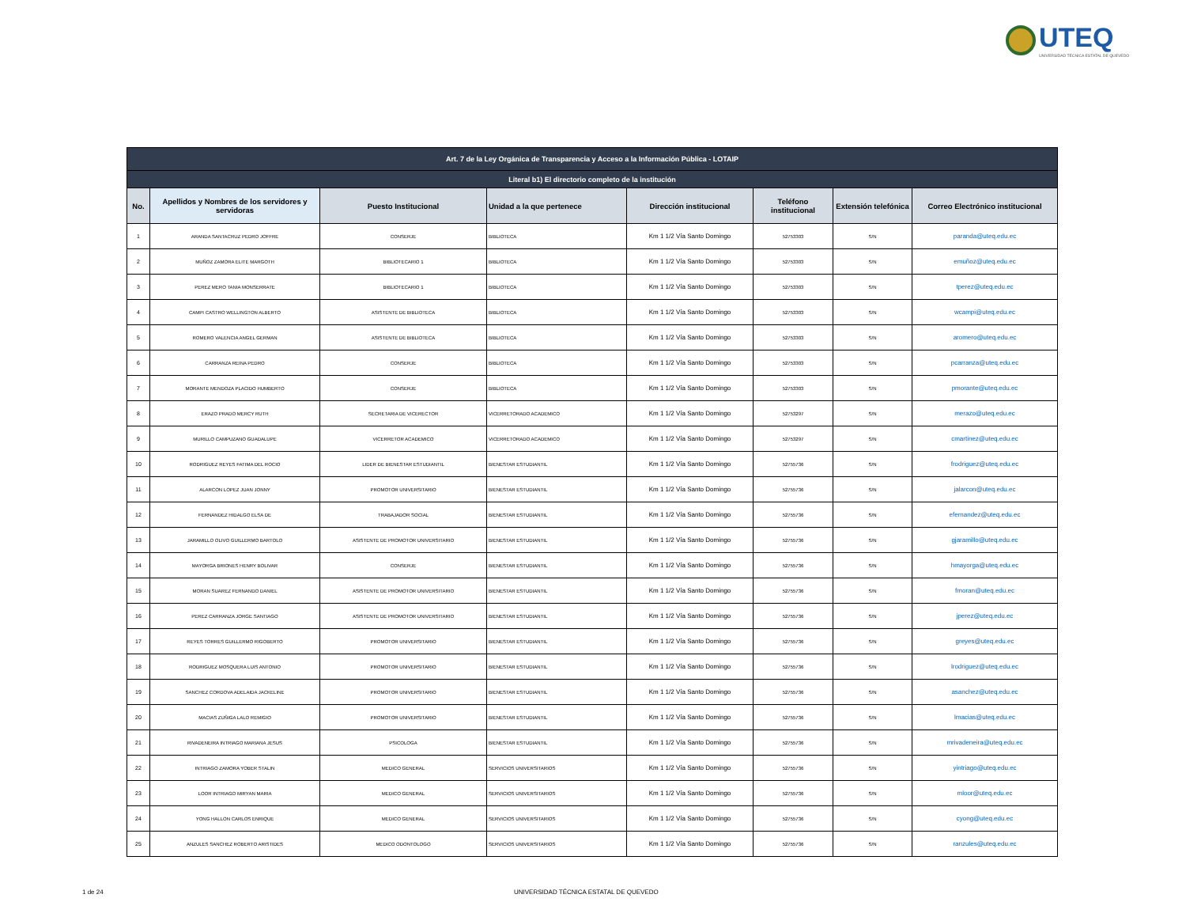UTEQ
UNIVERSIDAD TÉCNICA ESTATAL DE QUEVEDO
| Art. 7 de la Ley Orgánica de Transparencia y Acceso a la Información Pública - LOTAIP | | | | | | | |
| Literal b1) El directorio completo de la institución | | | | | | | |
| No. | Apellidos y Nombres de los servidores y servidoras | Puesto Institucional | Unidad a la que pertenece | Dirección institucional | Teléfono institucional | Extensión telefónica | Correo Electrónico institucional |
| 1 | ARANDA SANTACRUZ PEDRO JOFFRE | CONSERJE | BIBLIOTECA | Km 1 1/2 Vía Santo Domingo | 52753303 | S/N | paranda@uteq.edu.ec |
| 2 | MUÑOZ ZAMORA ELITE MARGOTH | BIBLIOTECARIO 1 | BIBLIOTECA | Km 1 1/2 Vía Santo Domingo | 52753303 | S/N | emuñoz@uteq.edu.ec |
| 3 | PEREZ MERO TANIA MONSERRATE | BIBLIOTECARIO 1 | BIBLIOTECA | Km 1 1/2 Vía Santo Domingo | 52753303 | S/N | tperez@uteq.edu.ec |
| 4 | CAMPI CASTRO WELLINGTON ALBERTO | ASISTENTE DE BIBLIOTECA | BIBLIOTECA | Km 1 1/2 Vía Santo Domingo | 52753303 | S/N | wcampi@uteq.edu.ec |
| 5 | ROMERO VALENCIA ANGEL GERMAN | ASISTENTE DE BIBLIOTECA | BIBLIOTECA | Km 1 1/2 Vía Santo Domingo | 52753303 | S/N | aromero@uteq.edu.ec |
| 6 | CARRANZA REINA PEDRO | CONSERJE | BIBLIOTECA | Km 1 1/2 Vía Santo Domingo | 52753303 | S/N | pcarranza@uteq.edu.ec |
| 7 | MORANTE MENDOZA PLACIDO HUMBERTO | CONSERJE | BIBLIOTECA | Km 1 1/2 Vía Santo Domingo | 52753303 | S/N | pmorante@uteq.edu.ec |
| 8 | ERAZO PRADO MERCY RUTH | SECRETARIA DE VICERECTOR | VICERRETORADO ACADEMICO | Km 1 1/2 Vía Santo Domingo | 52753297 | S/N | merazo@uteq.edu.ec |
| 9 | MURILLO CAMPUZANO GUADALUPE | VICERRETOR ACADEMICO | VICERRETORADO ACADEMICO | Km 1 1/2 Vía Santo Domingo | 52753297 | S/N | cmartinez@uteq.edu.ec |
| 10 | RODRIGUEZ REYES FATIMA DEL ROCIO | LIDER DE BIENESTAR ESTUDIANTIL | BIENESTAR ESTUDIANTIL | Km 1 1/2 Vía Santo Domingo | 52755736 | S/N | frodriguez@uteq.edu.ec |
| 11 | ALARCON LOPEZ JUAN JONNY | PROMOTOR UNIVERSITARIO | BIENESTAR ESTUDIANTIL | Km 1 1/2 Vía Santo Domingo | 52755736 | S/N | jalarcon@uteq.edu.ec |
| 12 | FERNANDEZ HIDALGO ELSA DE | TRABAJADOR SOCIAL | BIENESTAR ESTUDIANTIL | Km 1 1/2 Vía Santo Domingo | 52755736 | S/N | efernandez@uteq.edu.ec |
| 13 | JARAMILLO OLIVO GUILLERMO BARTOLO | ASISTENTE DE PROMOTOR UNIVERSITARIO | BIENESTAR ESTUDIANTIL | Km 1 1/2 Vía Santo Domingo | 52755736 | S/N | gjaramillo@uteq.edu.ec |
| 14 | MAYORGA BRIONES HENRY BOLIVAR | CONSERJE | BIENESTAR ESTUDIANTIL | Km 1 1/2 Vía Santo Domingo | 52755736 | S/N | hmayorga@uteq.edu.ec |
| 15 | MORAN SUAREZ FERNANDO DANIEL | ASISTENTE DE PROMOTOR UNIVERSITARIO | BIENESTAR ESTUDIANTIL | Km 1 1/2 Vía Santo Domingo | 52755736 | S/N | fmoran@uteq.edu.ec |
| 16 | PEREZ CARRANZA JORGE SANTIAGO | ASISTENTE DE PROMOTOR UNIVERSITARIO | BIENESTAR ESTUDIANTIL | Km 1 1/2 Vía Santo Domingo | 52755736 | S/N | jperez@uteq.edu.ec |
| 17 | REYES TORRES GUILLERMO RIGOBERTO | PROMOTOR UNIVERSITARIO | BIENESTAR ESTUDIANTIL | Km 1 1/2 Vía Santo Domingo | 52755736 | S/N | greyes@uteq.edu.ec |
| 18 | RODRIGUEZ MOSQUERA LUIS ANTONIO | PROMOTOR UNIVERSITARIO | BIENESTAR ESTUDIANTIL | Km 1 1/2 Vía Santo Domingo | 52755736 | S/N | lrodriguez@uteq.edu.ec |
| 19 | SANCHEZ CORDOVA ADELAIDA JACKELINE | PROMOTOR UNIVERSITARIO | BIENESTAR ESTUDIANTIL | Km 1 1/2 Vía Santo Domingo | 52755736 | S/N | asanchez@uteq.edu.ec |
| 20 | MACIAS ZUÑIGA LALO REMIGIO | PROMOTOR UNIVERSITARIO | BIENESTAR ESTUDIANTIL | Km 1 1/2 Vía Santo Domingo | 52755736 | S/N | lmacias@uteq.edu.ec |
| 21 | RIVADENEIRA INTRIAGO MARIANA JESUS | PSICOLOGA | BIENESTAR ESTUDIANTIL | Km 1 1/2 Vía Santo Domingo | 52755736 | S/N | mrivadeneira@uteq.edu.ec |
| 22 | INTRIAGO ZAMORA YOBER STALIN | MEDICO GENERAL | SERVICIOS UNIVERSITARIOS | Km 1 1/2 Vía Santo Domingo | 52755736 | S/N | yintriago@uteq.edu.ec |
| 23 | LOOR INTRIAGO MIRYAN MARIA | MEDICO GENERAL | SERVICIOS UNIVERSITARIOS | Km 1 1/2 Vía Santo Domingo | 52755736 | S/N | mloor@uteq.edu.ec |
| 24 | YONG HALLON CARLOS ENRIQUE | MEDICO GENERAL | SERVICIOS UNIVERSITARIOS | Km 1 1/2 Vía Santo Domingo | 52755736 | S/N | cyong@uteq.edu.ec |
| 25 | ANZULES SANCHEZ ROBERTO ARISTIDES | MEDICO ODONTOLOGO | SERVICIOS UNIVERSITARIOS | Km 1 1/2 Vía Santo Domingo | 52755736 | S/N | ranzules@uteq.edu.ec |
1 de 24
UNIVERSIDAD TÉCNICA ESTATAL DE QUEVEDO